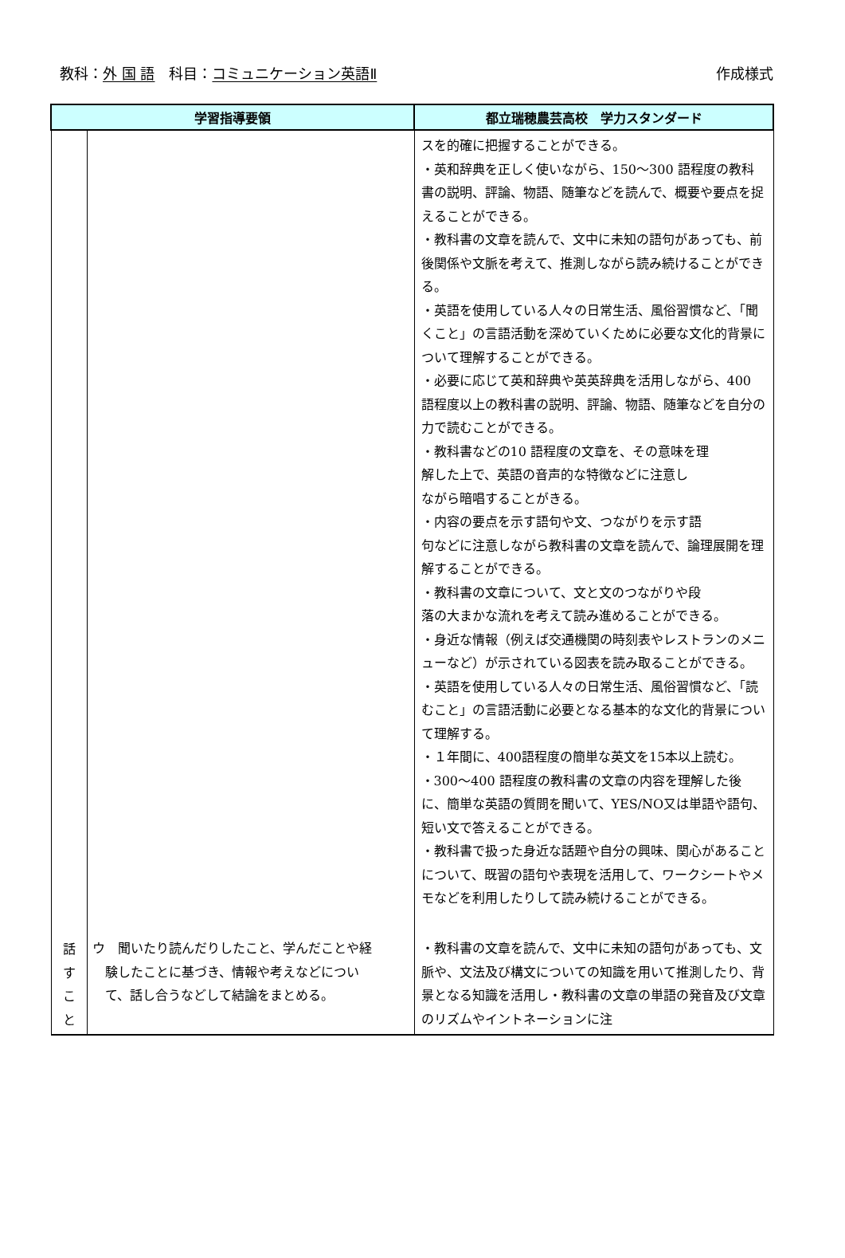教科：外 国 語　科目：コミュニケーション英語Ⅱ 作成様式
| 学習指導要領 | | 都立瑞穂農芸高校 学力スタンダード |
| --- | --- | --- |
| | | スを的確に把握することができる。 ・英和辞典を正しく使いながら、150～300 語程度の教科書の説明、評論、物語、随筆などを読んで、概要や要点を捉えることができる。 ・教科書の文章を読んで、文中に未知の語句があっても、前後関係や文脈を考えて、推測しながら読み続けることができる。 ・英語を使用している人々の日常生活、風俗習慣など、「聞くこと」の言語活動を深めていくために必要な文化的背景について理解することができる。 ・必要に応じて英和辞典や英英辞典を活用しながら、400 語程度以上の教科書の説明、評論、物語、随筆などを自分の力で読むことができる。 ・教科書などの10 語程度の文章を、その意味を理 解した上で、英語の音声的な特徴などに注意し ながら暗唱することがきる。 ・内容の要点を示す語句や文、つながりを示す語 句などに注意しながら教科書の文章を読んで、論理展開を理解することができる。 ・教科書の文章について、文と文のつながりや段 落の大まかな流れを考えて読み進めることができる。 ・身近な情報（例えば交通機関の時刻表やレストランのメニューなど）が示されている図表を読み取ることができる。 ・英語を使用している人々の日常生活、風俗習慣など、「読むこと」の言語活動に必要となる基本的な文化的背景について理解する。 ・１年間に、400語程度の簡単な英文を15本以上読む。 ・300～400 語程度の教科書の文章の内容を理解した後に、簡単な英語の質問を聞いて、YES/NO又は単語や語句、短い文で答えることができる。 ・教科書で扱った身近な話題や自分の興味、関心があることについて、既習の語句や表現を活用して、ワークシートやメモなどを利用したりして読み続けることができる。 |
| 話 す こ と | ウ 聞いたり読んだりしたこと、学んだことや経 験したことに基づき、情報や考えなどについ て、話し合うなどして結論をまとめる。 | ・教科書の文章を読んで、文中に未知の語句があっても、文脈や、文法及び構文についての知識を用いて推測したり、背景となる知識を活用し・教科書の文章の単語の発音及び文章のリズムやイントネーションに注 |